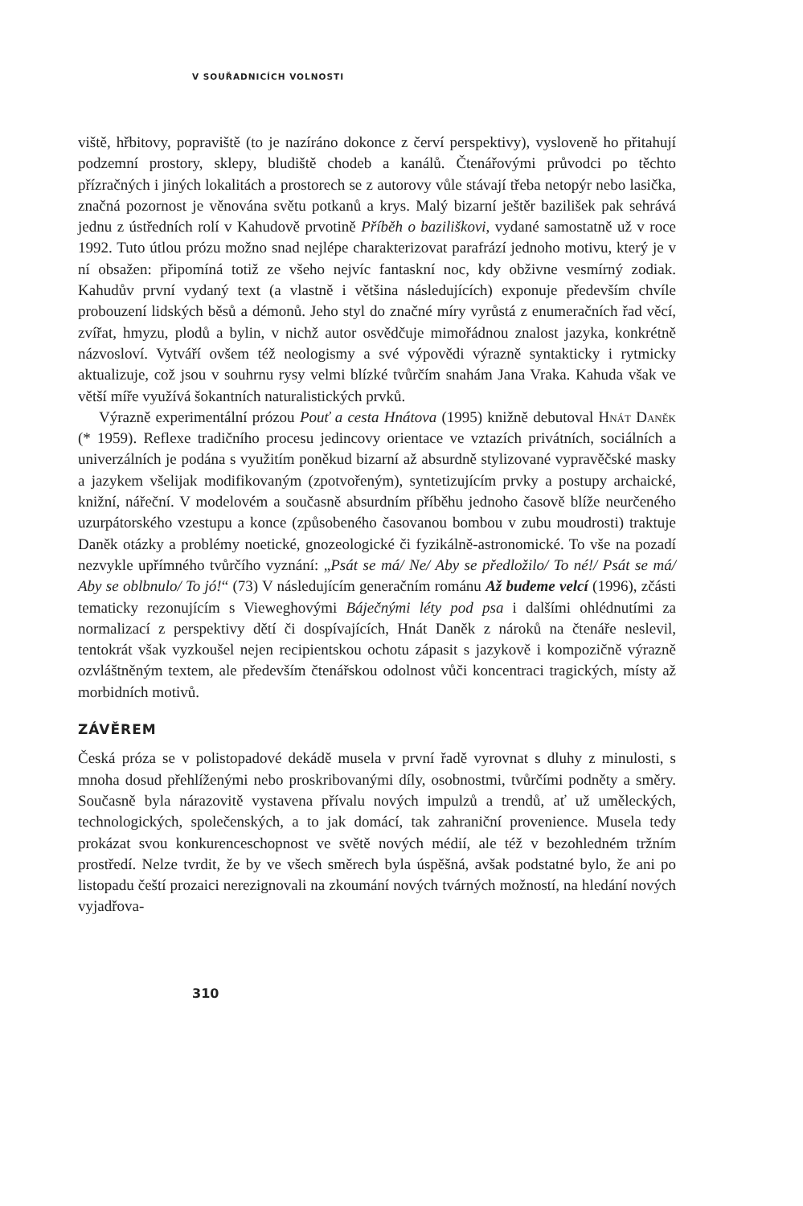V SOUŘADNICÍCH VOLNOSTI
viště, hřbitovy, popraviště (to je nazíráno dokonce z červí perspektivy), vysloveně ho přitahují podzemní prostory, sklepy, bludiště chodeb a kanálů. Čtenářovými průvodci po těchto přízračných i jiných lokalitách a prostorech se z autorovy vůle stávají třeba netopýr nebo lasička, značná pozornost je věnována světu potkanů a krys. Malý bizarní ještěr bazilišek pak sehrává jednu z ústředních rolí v Kahudově prvotině Příběh o baziliškovi, vydané samostatně už v roce 1992. Tuto útlou prózu možno snad nejlépe charakterizovat parafrází jednoho motivu, který je v ní obsažen: připomíná totiž ze všeho nejvíc fantaskní noc, kdy obživne vesmírný zodiak. Kahudův první vydaný text (a vlastně i většina následujících) exponuje především chvíle probouzení lidských běsů a démonů. Jeho styl do značné míry vyrůstá z enumeračních řad věcí, zvířat, hmyzu, plodů a bylin, v nichž autor osvědčuje mimořádnou znalost jazyka, konkrétně názvosloví. Vytváří ovšem též neologismy a své výpovědi výrazně syntakticky i rytmicky aktualizuje, což jsou v souhrnu rysy velmi blízké tvůrčím snahám Jana Vraka. Kahuda však ve větší míře využívá šokantních naturalistických prvků.
Výrazně experimentální prózou Pouť a cesta Hnátova (1995) knižně debutoval Hnát Daněk (* 1959). Reflexe tradičního procesu jedincovy orientace ve vztazích privátních, sociálních a univerzálních je podána s využitím poněkud bizarní až absurdně stylizované vypravěčské masky a jazykem všelijak modifikovaným (zpotvořeným), syntetizujícím prvky a postupy archaické, knižní, nářeční. V modelovém a současně absurdním příběhu jednoho časově blíže neurčeného uzurpátorského vzestupu a konce (způsobeného časovanou bombou v zubu moudrosti) traktuje Daněk otázky a problémy noetické, gnozeologické či fyzikálně-astronomické. To vše na pozadí nezvykle upřímného tvůrčího vyznání: „Psát se má/ Ne/ Aby se předložilo/ To né!/ Psát se má/ Aby se oblbnulo/ To jó!“ (73) V následujícím generačním románu Až budeme velcí (1996), zčásti tematicky rezonujícím s Vieweghovými Báječnými léty pod psa i dalšími ohlédnutími za normalizací z perspektivy dětí či dospívajících, Hnát Daněk z nároků na čtenáře neslevil, tentokrát však vyzkoušel nejen recipientskou ochotu zápasit s jazykově i kompozičně výrazně ozvláštněným textem, ale především čtenářskou odolnost vůči koncentraci tragických, místy až morbidních motivů.
ZÁVĚREM
Česká próza se v polistopadové dekádě musela v první řadě vyrovnat s dluhy z minulosti, s mnoha dosud přehlíženými nebo proskribovanými díly, osobnostmi, tvůrčími podněty a směry. Současně byla nárazovitě vystavena přívalu nových impulzů a trendů, ať už uměleckých, technologických, společenských, a to jak domácí, tak zahraniční provenience. Musela tedy prokázat svou konkurenceschopnost ve světě nových médií, ale též v bezohledném tržním prostředí. Nelze tvrdit, že by ve všech směrech byla úspěšná, avšak podstatné bylo, že ani po listopadu čeští prozaici nerezignovali na zkoumání nových tvárných možností, na hledání nových vyjadřova-
310